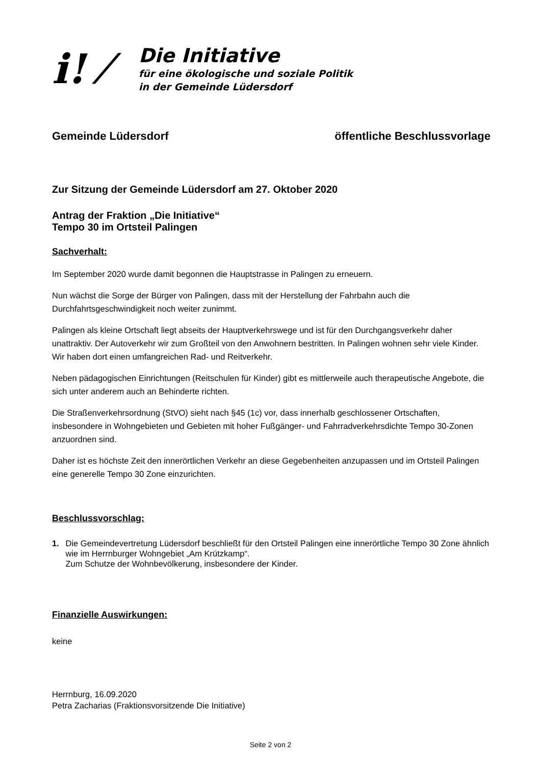i! ⁄
Die Initiative
für eine ökologische und soziale Politik
in der Gemeinde Lüdersdorf
Gemeinde Lüdersdorf öffentliche Beschlussvorlage
Zur Sitzung der Gemeinde Lüdersdorf am 27. Oktober 2020
Antrag der Fraktion „Die Initiative“
Tempo 30 im Ortsteil Palingen
Sachverhalt:
Im September 2020 wurde damit begonnen die Hauptstrasse in Palingen zu erneuern.
Nun wächst die Sorge der Bürger von Palingen, dass mit der Herstellung der Fahrbahn auch die Durchfahrtsgeschwindigkeit noch weiter zunimmt.
Palingen als kleine Ortschaft liegt abseits der Hauptverkehrswege und ist für den Durchgangsverkehr daher unattraktiv. Der Autoverkehr wir zum Großteil von den Anwohnern bestritten. In Palingen wohnen sehr viele Kinder. Wir haben dort einen umfangreichen Rad- und Reitverkehr.
Neben pädagogischen Einrichtungen (Reitschulen für Kinder) gibt es mittlerweile auch therapeutische Angebote, die sich unter anderem auch an Behinderte richten.
Die Straßenverkehrsordnung (StVO) sieht nach §45 (1c) vor, dass innerhalb geschlossener Ortschaften, insbesondere in Wohngebieten und Gebieten mit hoher Fußgänger- und Fahrradverkehrsdichte Tempo 30-Zonen anzuordnen sind.
Daher ist es höchste Zeit den innerörtlichen Verkehr an diese Gegebenheiten anzupassen und im Ortsteil Palingen eine generelle Tempo 30 Zone einzurichten.
Beschlussvorschlag:
1. Die Gemeindevertretung Lüdersdorf beschließt für den Ortsteil Palingen eine innerörtliche Tempo 30 Zone ähnlich wie im Herrnburger Wohngebiet „Am Krützkamp“.
Zum Schutze der Wohnbevölkerung, insbesondere der Kinder.
Finanzielle Auswirkungen:
keine
Herrnburg, 16.09.2020
Petra Zacharias (Fraktionsvorsitzende Die Initiative)
Seite 2 von 2